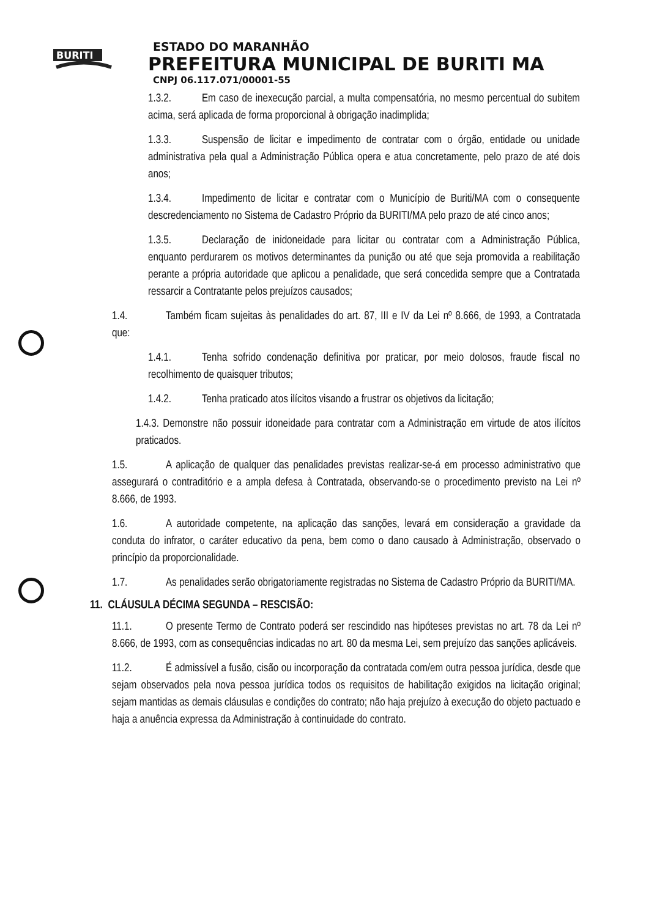BURITI
ESTADO DO MARANHÃO
PREFEITURA MUNICIPAL DE BURITI MA
CNPJ 06.117.071/00001-55
1.3.2. Em caso de inexecução parcial, a multa compensatória, no mesmo percentual do subitem acima, será aplicada de forma proporcional à obrigação inadimplida;
1.3.3. Suspensão de licitar e impedimento de contratar com o órgão, entidade ou unidade administrativa pela qual a Administração Pública opera e atua concretamente, pelo prazo de até dois anos;
1.3.4. Impedimento de licitar e contratar com o Município de Buriti/MA com o consequente descredenciamento no Sistema de Cadastro Próprio da BURITI/MA pelo prazo de até cinco anos;
1.3.5. Declaração de inidoneidade para licitar ou contratar com a Administração Pública, enquanto perdurarem os motivos determinantes da punição ou até que seja promovida a reabilitação perante a própria autoridade que aplicou a penalidade, que será concedida sempre que a Contratada ressarcir a Contratante pelos prejuízos causados;
1.4. Também ficam sujeitas às penalidades do art. 87, III e IV da Lei nº 8.666, de 1993, a Contratada que:
1.4.1. Tenha sofrido condenação definitiva por praticar, por meio dolosos, fraude fiscal no recolhimento de quaisquer tributos;
1.4.2. Tenha praticado atos ilícitos visando a frustrar os objetivos da licitação;
1.4.3. Demonstre não possuir idoneidade para contratar com a Administração em virtude de atos ilícitos praticados.
1.5. A aplicação de qualquer das penalidades previstas realizar-se-á em processo administrativo que assegurará o contraditório e a ampla defesa à Contratada, observando-se o procedimento previsto na Lei nº 8.666, de 1993.
1.6. A autoridade competente, na aplicação das sanções, levará em consideração a gravidade da conduta do infrator, o caráter educativo da pena, bem como o dano causado à Administração, observado o princípio da proporcionalidade.
1.7. As penalidades serão obrigatoriamente registradas no Sistema de Cadastro Próprio da BURITI/MA.
11. CLÁUSULA DÉCIMA SEGUNDA – RESCISÃO:
11.1. O presente Termo de Contrato poderá ser rescindido nas hipóteses previstas no art. 78 da Lei nº 8.666, de 1993, com as consequências indicadas no art. 80 da mesma Lei, sem prejuízo das sanções aplicáveis.
11.2. É admissível a fusão, cisão ou incorporação da contratada com/em outra pessoa jurídica, desde que sejam observados pela nova pessoa jurídica todos os requisitos de habilitação exigidos na licitação original; sejam mantidas as demais cláusulas e condições do contrato; não haja prejuízo à execução do objeto pactuado e haja a anuência expressa da Administração à continuidade do contrato.